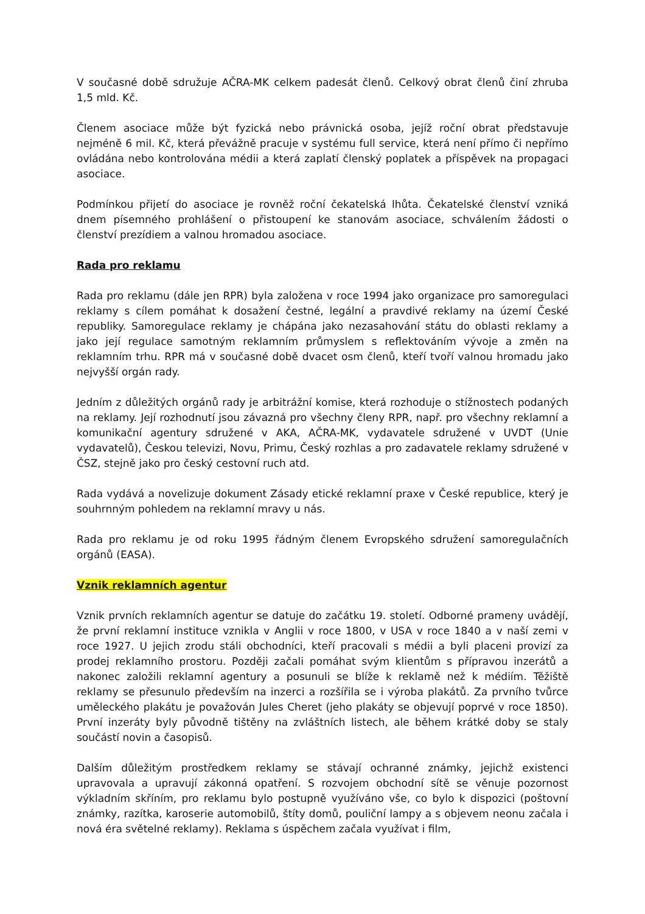V současné době sdružuje AČRA-MK celkem padesát členů. Celkový obrat členů činí zhruba 1,5 mld. Kč.
Členem asociace může být fyzická nebo právnická osoba, jejíž roční obrat představuje nejméně 6 mil. Kč, která převážně pracuje v systému full service, která není přímo či nepřímo ovládána nebo kontrolována médii a která zaplatí členský poplatek a příspěvek na propagaci asociace.
Podmínkou přijetí do asociace je rovněž roční čekatelská lhůta. Čekatelské členství vzniká dnem písemného prohlášení o přistoupení ke stanovám asociace, schválením žádosti o členství prezídiem a valnou hromadou asociace.
Rada pro reklamu
Rada pro reklamu (dále jen RPR) byla založena v roce 1994 jako organizace pro samoregulaci reklamy s cílem pomáhat k dosažení čestné, legální a pravdivé reklamy na území České republiky. Samoregulace reklamy je chápána jako nezasahování státu do oblasti reklamy a jako její regulace samotným reklamním průmyslem s reflektováním vývoje a změn na reklamním trhu. RPR má v současné době dvacet osm členů, kteří tvoří valnou hromadu jako nejvyšší orgán rady.
Jedním z důležitých orgánů rady je arbitrážní komise, která rozhoduje o stížnostech podaných na reklamy. Její rozhodnutí jsou závazná pro všechny členy RPR, např. pro všechny reklamní a komunikační agentury sdružené v AKA, AČRA-MK, vydavatele sdružené v UVDT (Unie vydavatelů), Českou televizi, Novu, Primu, Český rozhlas a pro zadavatele reklamy sdružené v ČSZ, stejně jako pro český cestovní ruch atd.
Rada vydává a novelizuje dokument Zásady etické reklamní praxe v České republice, který je souhrnným pohledem na reklamní mravy u nás.
Rada pro reklamu je od roku 1995 řádným členem Evropského sdružení samoregulačních orgánů (EASA).
Vznik reklamních agentur
Vznik prvních reklamních agentur se datuje do začátku 19. století. Odborné prameny uvádějí, že první reklamní instituce vznikla v Anglii v roce 1800, v USA v roce 1840 a v naší zemi v roce 1927. U jejich zrodu stáli obchodníci, kteří pracovali s médii a byli placeni provizí za prodej reklamního prostoru. Později začali pomáhat svým klientům s přípravou inzerátů a nakonec založili reklamní agentury a posunuli se blíže k reklamě než k médiím. Těžiště reklamy se přesunulo především na inzerci a rozšířila se i výroba plakátů. Za prvního tvůrce uměleckého plakátu je považován Jules Cheret (jeho plakáty se objevují poprvé v roce 1850). První inzeráty byly původně tištěny na zvláštních listech, ale během krátké doby se staly součástí novin a časopisů.
Dalším důležitým prostředkem reklamy se stávají ochranné známky, jejichž existenci upravovala a upravují zákonná opatření. S rozvojem obchodní sítě se věnuje pozornost výkladním skříním, pro reklamu bylo postupně využíváno vše, co bylo k dispozici (poštovní známky, razítka, karoserie automobilů, štíty domů, pouliční lampy a s objevem neonu začala i nová éra světelné reklamy). Reklama s úspěchem začala využívat i film,